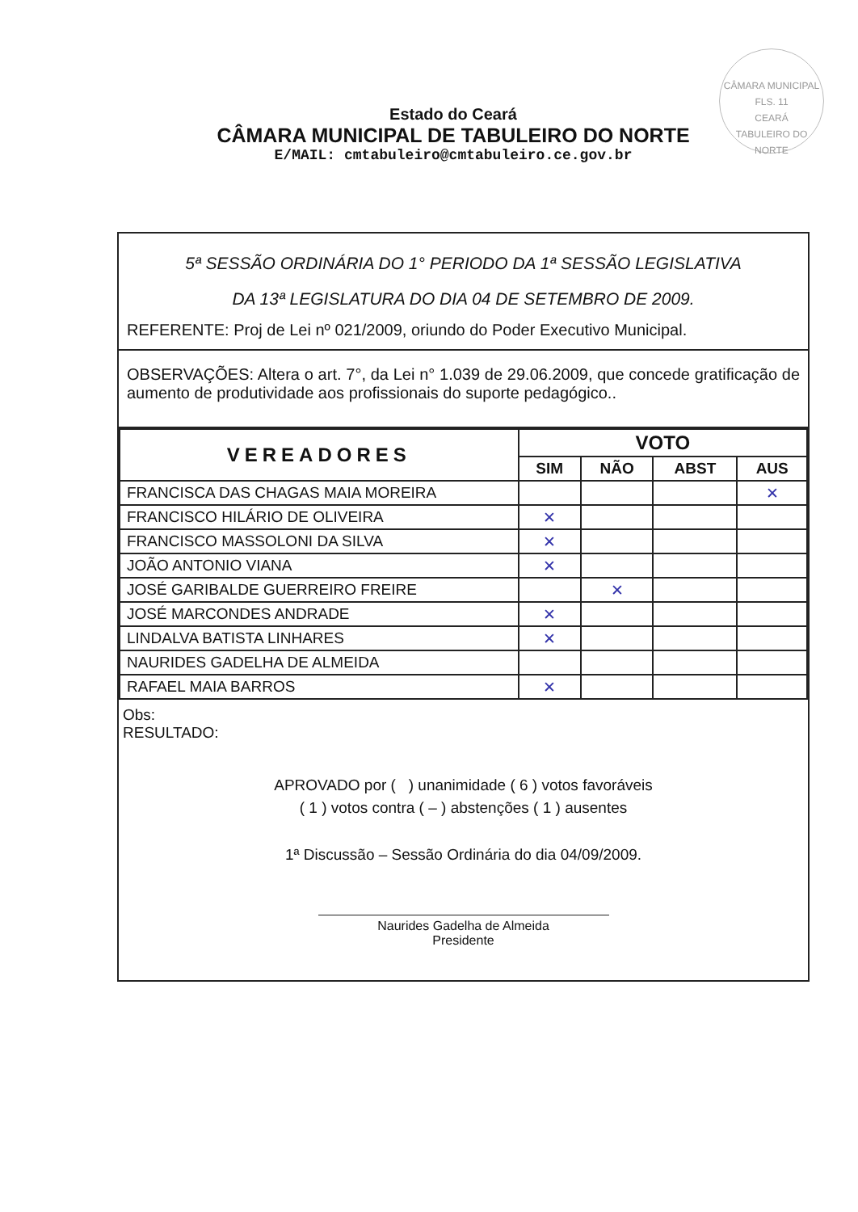CÂMARA MUNICIPAL
FLS. 11
CEARÁ
TABULEIRO DO NORTE
Estado do Ceará
CÂMARA MUNICIPAL DE TABULEIRO DO NORTE
E/MAIL: cmtabuleiro@cmtabuleiro.ce.gov.br
5ª SESSÃO ORDINÁRIA DO 1° PERIODO DA 1ª SESSÃO LEGISLATIVA
DA 13ª LEGISLATURA DO DIA 04 DE SETEMBRO DE 2009.
REFERENTE: Proj de Lei nº 021/2009, oriundo do Poder Executivo Municipal.
OBSERVAÇÕES: Altera o art. 7°, da Lei n° 1.039 de 29.06.2009, que concede gratificação de aumento de produtividade aos profissionais do suporte pedagógico..
| VEREADORES | VOTO | | | |
| --- | --- | --- | --- | --- |
| | SIM | NÃO | ABST | AUS |
| FRANCISCA DAS CHAGAS MAIA MOREIRA | | | | ✕ |
| FRANCISCO HILÁRIO DE OLIVEIRA | ✕ | | | |
| FRANCISCO MASSOLONI DA SILVA | ✕ | | | |
| JOÃO ANTONIO VIANA | ✕ | | | |
| JOSÉ GARIBALDE GUERREIRO FREIRE | | ✕ | | |
| JOSÉ MARCONDES ANDRADE | ✕ | | | |
| LINDALVA BATISTA LINHARES | ✕ | | | |
| NAURIDES GADELHA DE ALMEIDA | | | | |
| RAFAEL MAIA BARROS | ✕ | | | |
Obs:
RESULTADO:
APROVADO por ( ) unanimidade ( 6 ) votos favoráveis
( 1 ) votos contra ( – ) abstenções ( 1 ) ausentes
1ª Discussão – Sessão Ordinária do dia 04/09/2009.
Naurides Gadelha de Almeida
Presidente